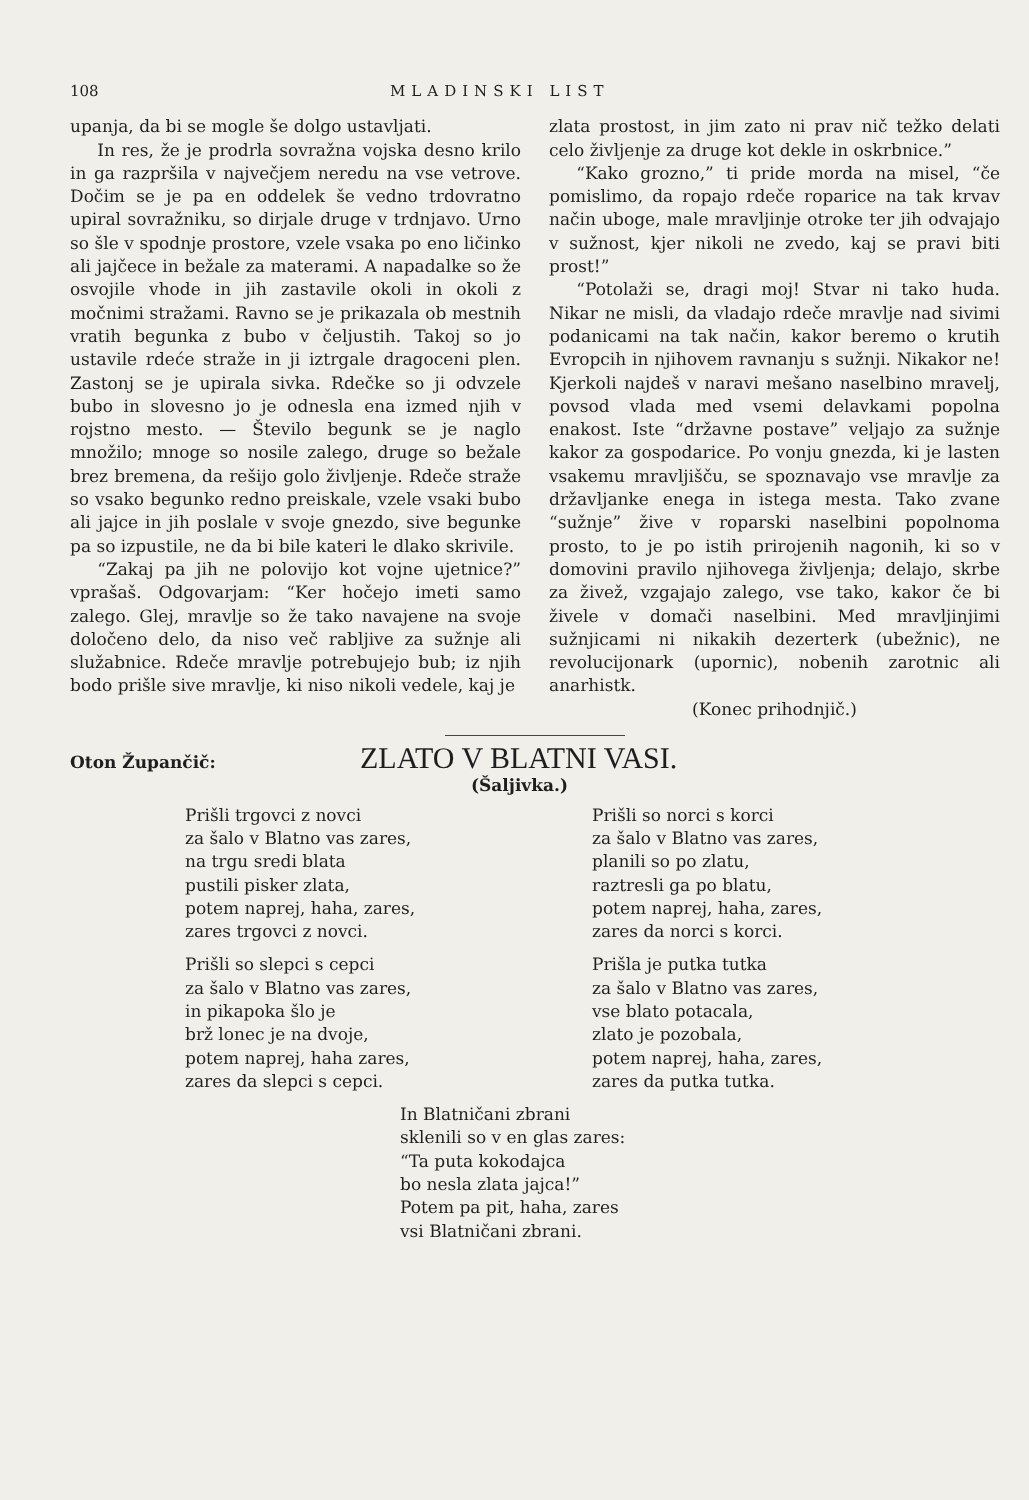108 MLADINSKI LIST
upanja, da bi se mogle še dolgo ustavljati.
In res, že je prodrla sovražna vojska desno krilo in ga razpršila v največjem neredu na vse vetrove. Dočim se je pa en oddelek še vedno trdovratno upiral sovražniku, so dirjale druge v trdnjavo. Urno so šle v spodnje prostore, vzele vsaka po eno ličinko ali jajčece in bežale za materami. A napadalke so že osvojile vhode in jih zastavile okoli in okoli z močnimi stražami. Ravno se je prikazala ob mestnih vratih begunka z bubo v čeljustih. Takoj so jo ustavile rdeće straže in ji iztrgale dragoceni plen. Zastonj se je upirala sivka. Rdečke so ji odvzele bubo in slovesno jo je odnesla ena izmed njih v rojstno mesto. — Število begunk se je naglo množilo; mnoge so nosile zalego, druge so bežale brez bremena, da rešijo golo življenje. Rdeče straže so vsako begunko redno preiskale, vzele vsaki bubo ali jajce in jih poslale v svoje gnezdo, sive begunke pa so izpustile, ne da bi bile kateri le dlako skrivile.
“Zakaj pa jih ne polovijo kot vojne ujetnice?” vprašaš. Odgovarjam: “Ker hočejo imeti samo zalego. Glej, mravlje so že tako navajene na svoje določeno delo, da niso več rabljive za sužnje ali služabnice. Rdeče mravlje potrebujejo bub; iz njih bodo prišle sive mravlje, ki niso nikoli vedele, kaj je
zlata prostost, in jim zato ni prav nič težko delati celo življenje za druge kot dekle in oskrbnice.”
“Kako grozno,” ti pride morda na misel, “če pomislimo, da ropajo rdeče roparice na tak krvav način uboge, male mravljinje otroke ter jih odvajajo v sužnost, kjer nikoli ne zvedo, kaj se pravi biti prost!”
“Potolaži se, dragi moj! Stvar ni tako huda. Nikar ne misli, da vladajo rdeče mravlje nad sivimi podanicami na tak način, kakor beremo o krutih Evropcih in njihovem ravnanju s sužnji. Nikakor ne! Kjerkoli najdeš v naravi mešano naselbino mravelj, povsod vlada med vsemi delavkami popolna enakost. Iste “državne postave” veljajo za sužnje kakor za gospodarice. Po vonju gnezda, ki je lasten vsakemu mravljišču, se spoznavajo vse mravlje za državljanke enega in istega mesta. Tako zvane “sužnje” žive v roparski naselbini popolnoma prosto, to je po istih prirojenih nagonih, ki so v domovini pravilo njihovega življenja; delajo, skrbe za živež, vzgajajo zalego, vse tako, kakor če bi živele v domači naselbini. Med mravljinjimi sužnjicami ni nikakih dezerterk (ubežnic), ne revolucijonark (upornic), nobenih zarotnic ali anarhistk.
(Konec prihodnjič.)
Oton Župančič:
ZLATO V BLATNI VASI.
(Šaljivka.)
Prišli trgovci z novci
za šalo v Blatno vas zares,
na trgu sredi blata
pustili pisker zlata,
potem naprej, haha, zares,
zares trgovci z novci.
Prišli so slepci s cepci
za šalo v Blatno vas zares,
in pikapoka šlo je
brž lonec je na dvoje,
potem naprej, haha zares,
zares da slepci s cepci.
Prišli so norci s korci
za šalo v Blatno vas zares,
planili so po zlatu,
raztresli ga po blatu,
potem naprej, haha, zares,
zares da norci s korci.
Prišla je putka tutka
za šalo v Blatno vas zares,
vse blato potacala,
zlato je pozobala,
potem naprej, haha, zares,
zares da putka tutka.
In Blatničani zbrani
sklenili so v en glas zares:
“Ta puta kokodajca
bo nesla zlata jajca!”
Potem pa pit, haha, zares
vsi Blatničani zbrani.